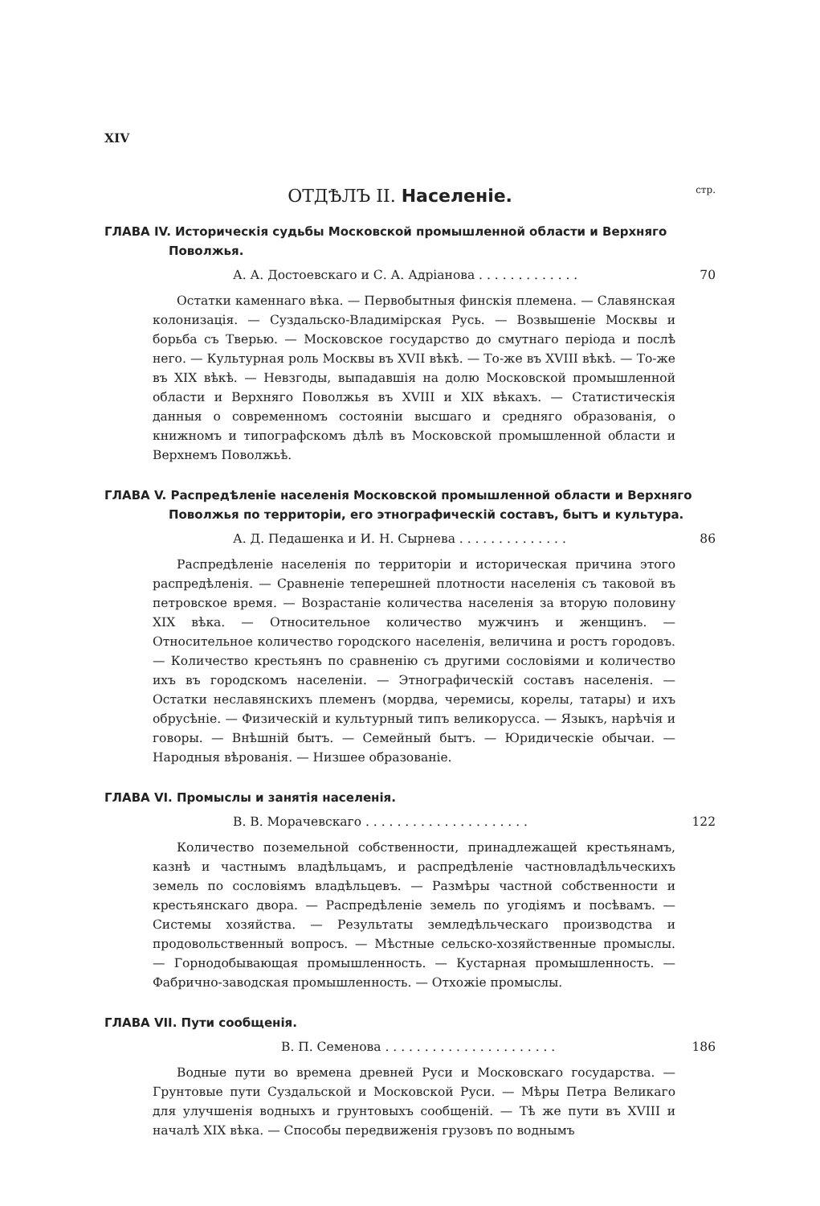XIV
ОТДѢЛЪ II. Населеніе.
стр.
ГЛАВА IV. Историческія судьбы Московской промышленной области и Верхняго Поволжья.
А. А. Достоевскаго и С. А. Адріанова . . . . . . . . . . . . . 70
Остатки каменнаго вѣка. — Первобытныя финскія племена. — Славянская колонизація. — Суздальско-Владимірская Русь. — Возвышеніе Москвы и борьба съ Тверью. — Московское государство до смутнаго періода и послѣ него. — Культурная роль Москвы въ XVII вѣкѣ. — То-же въ XVIII вѣкѣ. — То-же въ XIX вѣкѣ. — Невзгоды, выпадавшія на долю Московской промышленной области и Верхняго Поволжья въ XVIII и XIX вѣкахъ. — Статистическія данныя о современномъ состояніи высшаго и средняго образованія, о книжномъ и типографскомъ дѣлѣ въ Московской промышленной области и Верхнемъ Поволжьѣ.
ГЛАВА V. Распредѣленіе населенія Московской промышленной области и Верхняго Поволжья по территоріи, его этнографическій составъ, бытъ и культура.
А. Д. Педашенка и И. Н. Сырнева . . . . . . . . . . . . . . 86
Распредѣленіе населенія по территоріи и историческая причина этого распредѣленія. — Сравненіе теперешней плотности населенія съ таковой въ петровское время. — Возрастаніе количества населенія за вторую половину XIX вѣка. — Относительное количество мужчинъ и женщинъ. — Относительное количество городского населенія, величина и ростъ городовъ. — Количество крестьянъ по сравненію съ другими сословіями и количество ихъ въ городскомъ населеніи. — Этнографическій составъ населенія. — Остатки неславянскихъ племенъ (мордва, черемисы, корелы, татары) и ихъ обрусѣніе. — Физическій и культурный типъ великорусса. — Языкъ, нарѣчія и говоры. — Внѣшній бытъ. — Семейный бытъ. — Юридическіе обычаи. — Народныя вѣрованія. — Низшее образованіе.
ГЛАВА VI. Промыслы и занятія населенія.
В. В. Морачевскаго . . . . . . . . . . . . . . . . . . . . . 122
Количество поземельной собственности, принадлежащей крестьянамъ, казнѣ и частнымъ владѣльцамъ, и распредѣленіе частновладѣльческихъ земель по сословіямъ владѣльцевъ. — Размѣры частной собственности и крестьянскаго двора. — Распредѣленіе земель по угодіямъ и посѣвамъ. — Системы хозяйства. — Результаты земледѣльческаго производства и продовольственный вопросъ. — Мѣстные сельско-хозяйственные промыслы. — Горнодобывающая промышленность. — Кустарная промышленность. — Фабрично-заводская промышленность. — Отхожіе промыслы.
ГЛАВА VII. Пути сообщенія.
В. П. Семенова . . . . . . . . . . . . . . . . . . . . . . 186
Водные пути во времена древней Руси и Московскаго государства. — Грунтовые пути Суздальской и Московской Руси. — Мѣры Петра Великаго для улучшенія водныхъ и грунтовыхъ сообщеній. — Тѣ же пути въ XVIII и началѣ XIX вѣка. — Способы передвиженія грузовъ по воднымъ